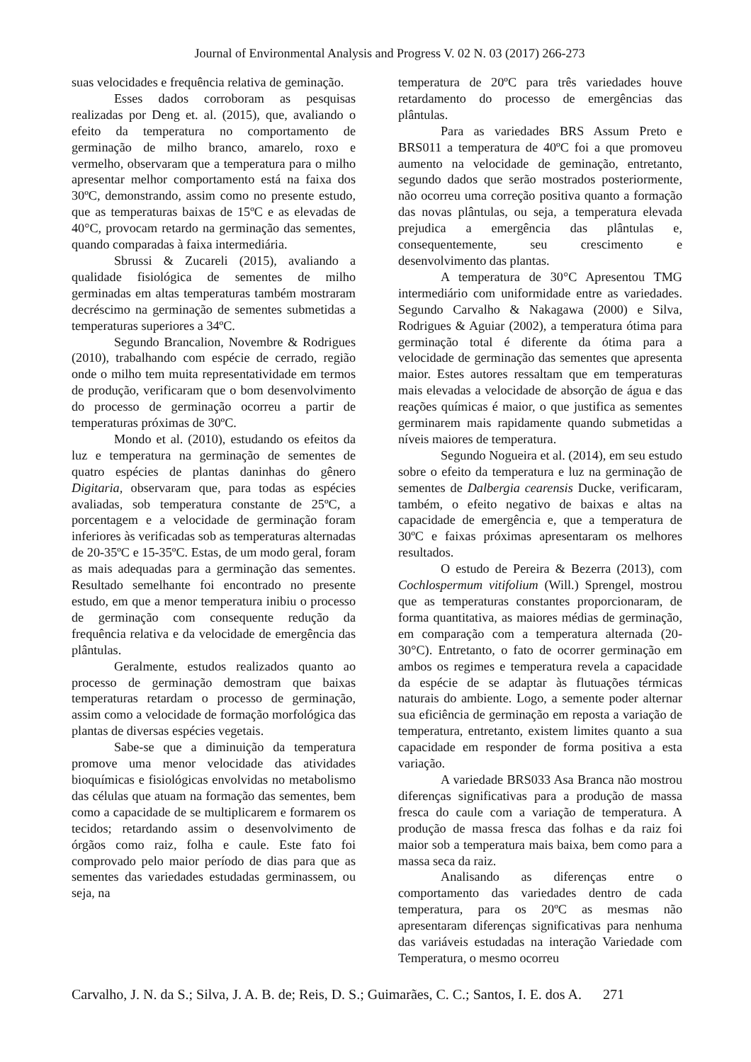Journal of Environmental Analysis and Progress V. 02 N. 03 (2017) 266-273
suas velocidades e frequência relativa de geminação.
Esses dados corroboram as pesquisas realizadas por Deng et. al. (2015), que, avaliando o efeito da temperatura no comportamento de germinação de milho branco, amarelo, roxo e vermelho, observaram que a temperatura para o milho apresentar melhor comportamento está na faixa dos 30ºC, demonstrando, assim como no presente estudo, que as temperaturas baixas de 15ºC e as elevadas de 40°C, provocam retardo na germinação das sementes, quando comparadas à faixa intermediária.
Sbrussi & Zucareli (2015), avaliando a qualidade fisiológica de sementes de milho germinadas em altas temperaturas também mostraram decréscimo na germinação de sementes submetidas a temperaturas superiores a 34ºC.
Segundo Brancalion, Novembre & Rodrigues (2010), trabalhando com espécie de cerrado, região onde o milho tem muita representatividade em termos de produção, verificaram que o bom desenvolvimento do processo de germinação ocorreu a partir de temperaturas próximas de 30ºC.
Mondo et al. (2010), estudando os efeitos da luz e temperatura na germinação de sementes de quatro espécies de plantas daninhas do gênero Digitaria, observaram que, para todas as espécies avaliadas, sob temperatura constante de 25ºC, a porcentagem e a velocidade de germinação foram inferiores às verificadas sob as temperaturas alternadas de 20-35ºC e 15-35ºC. Estas, de um modo geral, foram as mais adequadas para a germinação das sementes. Resultado semelhante foi encontrado no presente estudo, em que a menor temperatura inibiu o processo de germinação com consequente redução da frequência relativa e da velocidade de emergência das plântulas.
Geralmente, estudos realizados quanto ao processo de germinação demostram que baixas temperaturas retardam o processo de germinação, assim como a velocidade de formação morfológica das plantas de diversas espécies vegetais.
Sabe-se que a diminuição da temperatura promove uma menor velocidade das atividades bioquímicas e fisiológicas envolvidas no metabolismo das células que atuam na formação das sementes, bem como a capacidade de se multiplicarem e formarem os tecidos; retardando assim o desenvolvimento de órgãos como raiz, folha e caule. Este fato foi comprovado pelo maior período de dias para que as sementes das variedades estudadas germinassem, ou seja, na
temperatura de 20ºC para três variedades houve retardamento do processo de emergências das plântulas.
Para as variedades BRS Assum Preto e BRS011 a temperatura de 40ºC foi a que promoveu aumento na velocidade de geminação, entretanto, segundo dados que serão mostrados posteriormente, não ocorreu uma correção positiva quanto a formação das novas plântulas, ou seja, a temperatura elevada prejudica a emergência das plântulas e, consequentemente, seu crescimento e desenvolvimento das plantas.
A temperatura de 30°C Apresentou TMG intermediário com uniformidade entre as variedades. Segundo Carvalho & Nakagawa (2000) e Silva, Rodrigues & Aguiar (2002), a temperatura ótima para germinação total é diferente da ótima para a velocidade de germinação das sementes que apresenta maior. Estes autores ressaltam que em temperaturas mais elevadas a velocidade de absorção de água e das reações químicas é maior, o que justifica as sementes germinarem mais rapidamente quando submetidas a níveis maiores de temperatura.
Segundo Nogueira et al. (2014), em seu estudo sobre o efeito da temperatura e luz na germinação de sementes de Dalbergia cearensis Ducke, verificaram, também, o efeito negativo de baixas e altas na capacidade de emergência e, que a temperatura de 30ºC e faixas próximas apresentaram os melhores resultados.
O estudo de Pereira & Bezerra (2013), com Cochlospermum vitifolium (Will.) Sprengel, mostrou que as temperaturas constantes proporcionaram, de forma quantitativa, as maiores médias de germinação, em comparação com a temperatura alternada (20-30°C). Entretanto, o fato de ocorrer germinação em ambos os regimes e temperatura revela a capacidade da espécie de se adaptar às flutuações térmicas naturais do ambiente. Logo, a semente poder alternar sua eficiência de germinação em reposta a variação de temperatura, entretanto, existem limites quanto a sua capacidade em responder de forma positiva a esta variação.
A variedade BRS033 Asa Branca não mostrou diferenças significativas para a produção de massa fresca do caule com a variação de temperatura. A produção de massa fresca das folhas e da raiz foi maior sob a temperatura mais baixa, bem como para a massa seca da raiz.
Analisando as diferenças entre o comportamento das variedades dentro de cada temperatura, para os 20ºC as mesmas não apresentaram diferenças significativas para nenhuma das variáveis estudadas na interação Variedade com Temperatura, o mesmo ocorreu
Carvalho, J. N. da S.; Silva, J. A. B. de; Reis, D. S.; Guimarães, C. C.; Santos, I. E. dos A. 271